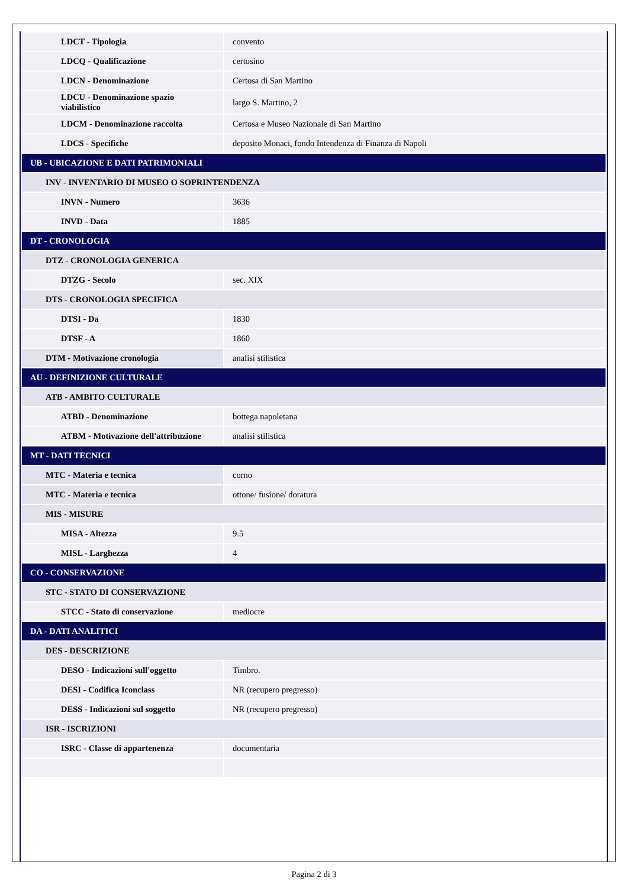| LDCT - Tipologia | convento |
| LDCQ - Qualificazione | certosino |
| LDCN - Denominazione | Certosa di San Martino |
| LDCU - Denominazione spazio viabilistico | largo S. Martino, 2 |
| LDCM - Denominazione raccolta | Certosa e Museo Nazionale di San Martino |
| LDCS - Specifiche | deposito Monaci, fondo Intendenza di Finanza di Napoli |
| UB - UBICAZIONE E DATI PATRIMONIALI | |
| INV - INVENTARIO DI MUSEO O SOPRINTENDENZA | |
| INVN - Numero | 3636 |
| INVD - Data | 1885 |
| DT - CRONOLOGIA | |
| DTZ - CRONOLOGIA GENERICA | |
| DTZG - Secolo | sec. XIX |
| DTS - CRONOLOGIA SPECIFICA | |
| DTSI - Da | 1830 |
| DTSF - A | 1860 |
| DTM - Motivazione cronologia | analisi stilistica |
| AU - DEFINIZIONE CULTURALE | |
| ATB - AMBITO CULTURALE | |
| ATBD - Denominazione | bottega napoletana |
| ATBM - Motivazione dell'attribuzione | analisi stilistica |
| MT - DATI TECNICI | |
| MTC - Materia e tecnica | corno |
| MTC - Materia e tecnica | ottone/ fusione/ doratura |
| MIS - MISURE | |
| MISA - Altezza | 9.5 |
| MISL - Larghezza | 4 |
| CO - CONSERVAZIONE | |
| STC - STATO DI CONSERVAZIONE | |
| STCC - Stato di conservazione | mediocre |
| DA - DATI ANALITICI | |
| DES - DESCRIZIONE | |
| DESO - Indicazioni sull'oggetto | Timbro. |
| DESI - Codifica Iconclass | NR (recupero pregresso) |
| DESS - Indicazioni sul soggetto | NR (recupero pregresso) |
| ISR - ISCRIZIONI | |
| ISRC - Classe di appartenenza | documentaria |
Pagina 2 di 3